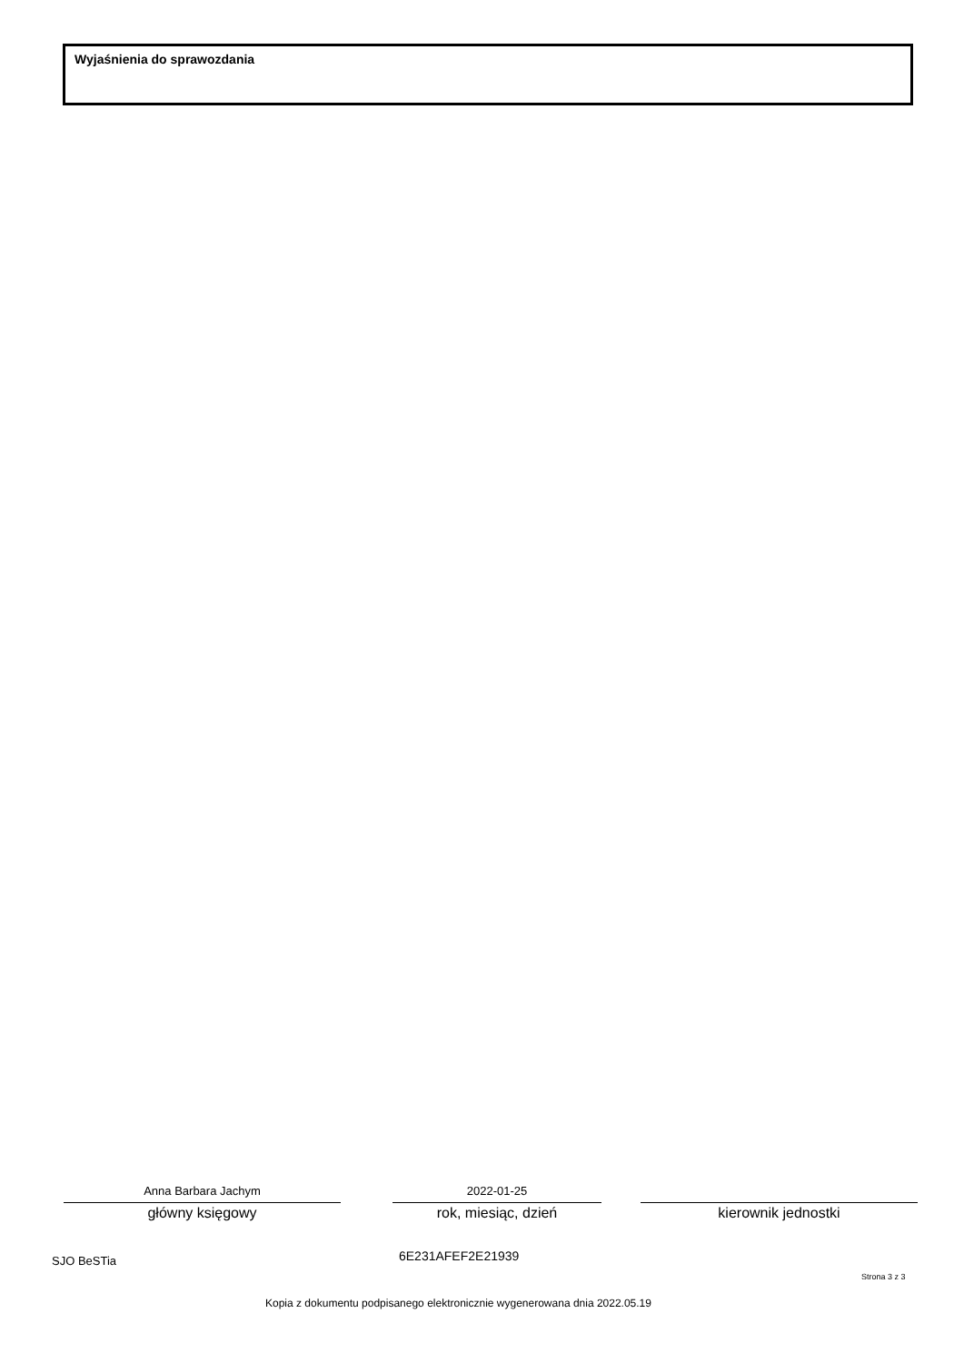Wyjaśnienia do sprawozdania
Anna Barbara Jachym
główny księgowy
2022-01-25
rok, miesiąc, dzień
kierownik jednostki
SJO BeSTia 6E231AFEF2E21939
Strona 3 z 3
Kopia z dokumentu podpisanego elektronicznie wygenerowana dnia 2022.05.19